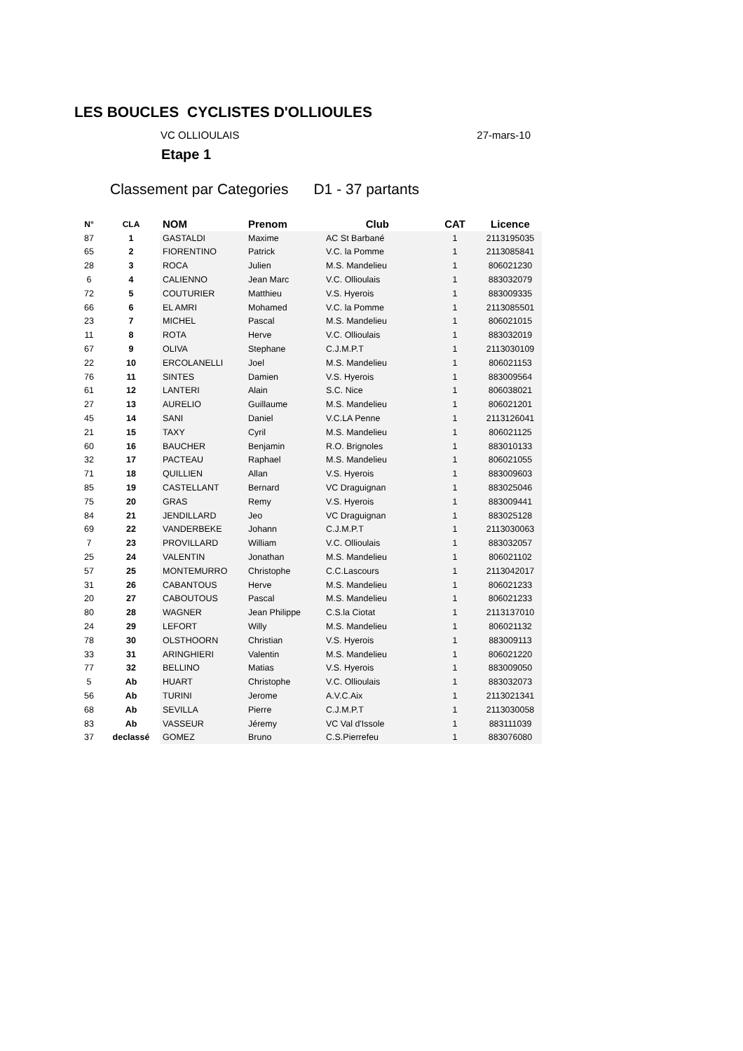LES BOUCLES CYCLISTES D'OLLIOULES
VC OLLIOULAIS 27-mars-10
Etape 1
Classement par Categories D1 - 37 partants
| N° | CLA | NOM | Prenom | Club | CAT | Licence |
| --- | --- | --- | --- | --- | --- | --- |
| 87 | 1 | GASTALDI | Maxime | AC St Barbané | 1 | 2113195035 |
| 65 | 2 | FIORENTINO | Patrick | V.C. la Pomme | 1 | 2113085841 |
| 28 | 3 | ROCA | Julien | M.S. Mandelieu | 1 | 806021230 |
| 6 | 4 | CALIENNO | Jean Marc | V.C. Ollioulais | 1 | 883032079 |
| 72 | 5 | COUTURIER | Matthieu | V.S. Hyerois | 1 | 883009335 |
| 66 | 6 | EL AMRI | Mohamed | V.C. la Pomme | 1 | 2113085501 |
| 23 | 7 | MICHEL | Pascal | M.S. Mandelieu | 1 | 806021015 |
| 11 | 8 | ROTA | Herve | V.C. Ollioulais | 1 | 883032019 |
| 67 | 9 | OLIVA | Stephane | C.J.M.P.T | 1 | 2113030109 |
| 22 | 10 | ERCOLANELLI | Joel | M.S. Mandelieu | 1 | 806021153 |
| 76 | 11 | SINTES | Damien | V.S. Hyerois | 1 | 883009564 |
| 61 | 12 | LANTERI | Alain | S.C. Nice | 1 | 806038021 |
| 27 | 13 | AURELIO | Guillaume | M.S. Mandelieu | 1 | 806021201 |
| 45 | 14 | SANI | Daniel | V.C.LA Penne | 1 | 2113126041 |
| 21 | 15 | TAXY | Cyril | M.S. Mandelieu | 1 | 806021125 |
| 60 | 16 | BAUCHER | Benjamin | R.O. Brignoles | 1 | 883010133 |
| 32 | 17 | PACTEAU | Raphael | M.S. Mandelieu | 1 | 806021055 |
| 71 | 18 | QUILLIEN | Allan | V.S. Hyerois | 1 | 883009603 |
| 85 | 19 | CASTELLANT | Bernard | VC Draguignan | 1 | 883025046 |
| 75 | 20 | GRAS | Remy | V.S. Hyerois | 1 | 883009441 |
| 84 | 21 | JENDILLARD | Jeo | VC Draguignan | 1 | 883025128 |
| 69 | 22 | VANDERBEKE | Johann | C.J.M.P.T | 1 | 2113030063 |
| 7 | 23 | PROVILLARD | William | V.C. Ollioulais | 1 | 883032057 |
| 25 | 24 | VALENTIN | Jonathan | M.S. Mandelieu | 1 | 806021102 |
| 57 | 25 | MONTEMURRO | Christophe | C.C.Lascours | 1 | 2113042017 |
| 31 | 26 | CABANTOUS | Herve | M.S. Mandelieu | 1 | 806021233 |
| 20 | 27 | CABOUTOUS | Pascal | M.S. Mandelieu | 1 | 806021233 |
| 80 | 28 | WAGNER | Jean Philippe | C.S.la Ciotat | 1 | 2113137010 |
| 24 | 29 | LEFORT | Willy | M.S. Mandelieu | 1 | 806021132 |
| 78 | 30 | OLSTHOORN | Christian | V.S. Hyerois | 1 | 883009113 |
| 33 | 31 | ARINGHIERI | Valentin | M.S. Mandelieu | 1 | 806021220 |
| 77 | 32 | BELLINO | Matias | V.S. Hyerois | 1 | 883009050 |
| 5 | Ab | HUART | Christophe | V.C. Ollioulais | 1 | 883032073 |
| 56 | Ab | TURINI | Jerome | A.V.C.Aix | 1 | 2113021341 |
| 68 | Ab | SEVILLA | Pierre | C.J.M.P.T | 1 | 2113030058 |
| 83 | Ab | VASSEUR | Jéremy | VC Val d'Issole | 1 | 883111039 |
| 37 | declassé | GOMEZ | Bruno | C.S.Pierrefeu | 1 | 883076080 |